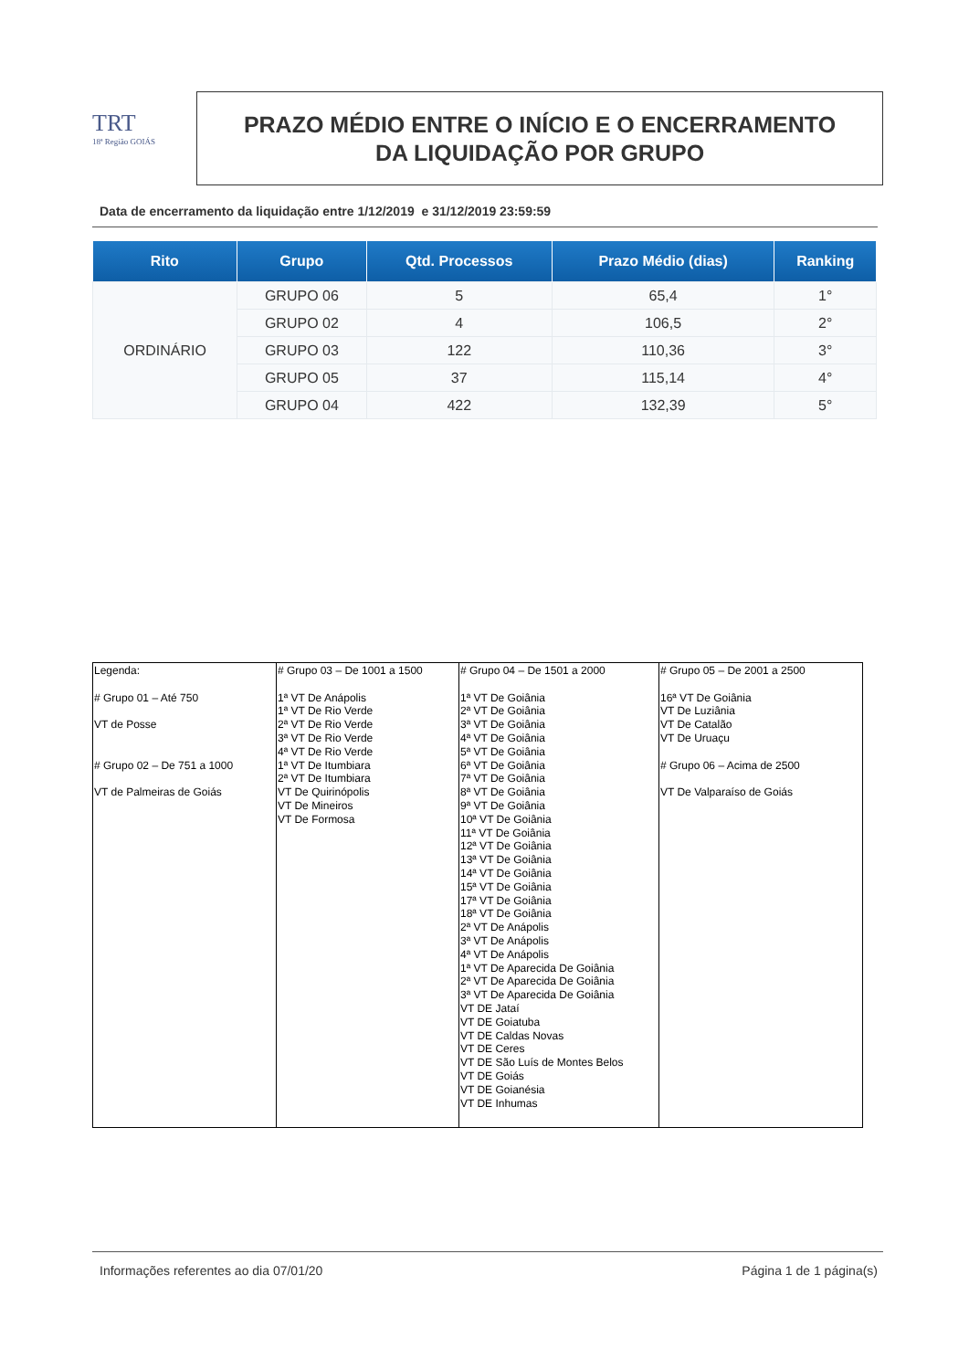TRT
18ª Região GOIÁS
PRAZO MÉDIO ENTRE O INÍCIO E O ENCERRAMENTO
DA LIQUIDAÇÃO POR GRUPO
Data de encerramento da liquidação entre 1/12/2019 e 31/12/2019 23:59:59
| Rito | Grupo | Qtd. Processos | Prazo Médio (dias) | Ranking |
| --- | --- | --- | --- | --- |
| ORDINÁRIO | GRUPO 06 | 5 | 65,4 | 1° |
| | GRUPO 02 | 4 | 106,5 | 2° |
| | GRUPO 03 | 122 | 110,36 | 3° |
| | GRUPO 05 | 37 | 115,14 | 4° |
| | GRUPO 04 | 422 | 132,39 | 5° |
| Legenda: # Grupo 01 – Até 750 VT de Posse # Grupo 02 – De 751 a 1000 VT de Palmeiras de Goiás | # Grupo 03 – De 1001 a 1500 1ª VT De Anápolis 1ª VT De Rio Verde 2ª VT De Rio Verde 3ª VT De Rio Verde 4ª VT De Rio Verde 1ª VT De Itumbiara 2ª VT De Itumbiara VT De Quirinópolis VT De Mineiros VT De Formosa | # Grupo 04 – De 1501 a 2000 1ª VT De Goiânia 2ª VT De Goiânia 3ª VT De Goiânia 4ª VT De Goiânia 5ª VT De Goiânia 6ª VT De Goiânia 7ª VT De Goiânia 8ª VT De Goiânia 9ª VT De Goiânia 10ª VT De Goiânia 11ª VT De Goiânia 12ª VT De Goiânia 13ª VT De Goiânia 14ª VT De Goiânia 15ª VT De Goiânia 17ª VT De Goiânia 18ª VT De Goiânia 2ª VT De Anápolis 3ª VT De Anápolis 4ª VT De Anápolis 1ª VT De Aparecida De Goiânia 2ª VT De Aparecida De Goiânia 3ª VT De Aparecida De Goiânia VT DE Jataí VT DE Goiatuba VT DE Caldas Novas VT DE Ceres VT DE São Luís de Montes Belos VT DE Goiás VT DE Goianésia VT DE Inhumas | # Grupo 05 – De 2001 a 2500 16ª VT De Goiânia VT De Luziânia VT De Catalão VT De Uruaçu # Grupo 06 – Acima de 2500 VT De Valparaíso de Goiás |
Informações referentes ao dia 07/01/20 Página 1 de 1 página(s)